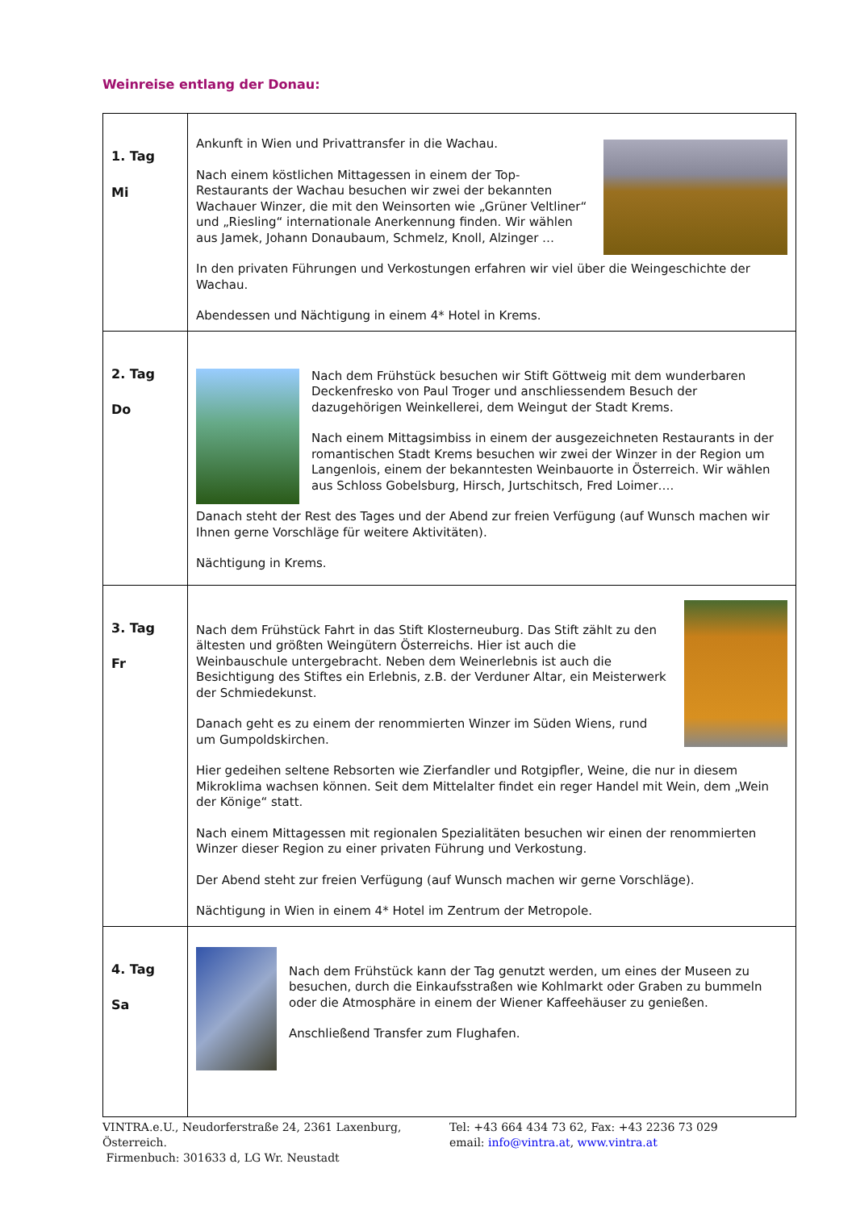Weinreise entlang der Donau:
| 1. Tag Mi | Ankunft in Wien und Privattransfer in die Wachau. Nach einem köstlichen Mittagessen in einem der Top-Restaurants der Wachau besuchen wir zwei der bekannten Wachauer Winzer, die mit den Weinsorten wie „Grüner Veltliner“ und „Riesling“ internationale Anerkennung finden. Wir wählen aus Jamek, Johann Donaubaum, Schmelz, Knoll, Alzinger … In den privaten Führungen und Verkostungen erfahren wir viel über die Weingeschichte der Wachau. Abendessen und Nächtigung in einem 4* Hotel in Krems. |
| 2. Tag Do | Nach dem Frühstück besuchen wir Stift Göttweig mit dem wunderbaren Deckenfresko von Paul Troger und anschliessendem Besuch der dazugehörigen Weinkellerei, dem Weingut der Stadt Krems. Nach einem Mittagsimbiss in einem der ausgezeichneten Restaurants in der romantischen Stadt Krems besuchen wir zwei der Winzer in der Region um Langenlois, einem der bekanntesten Weinbauorte in Österreich. Wir wählen aus Schloss Gobelsburg, Hirsch, Jurtschitsch, Fred Loimer…. Danach steht der Rest des Tages und der Abend zur freien Verfügung (auf Wunsch machen wir Ihnen gerne Vorschläge für weitere Aktivitäten). Nächtigung in Krems. |
| 3. Tag Fr | Nach dem Frühstück Fahrt in das Stift Klosterneuburg. Das Stift zählt zu den ältesten und größten Weingütern Österreichs. Hier ist auch die Weinbauschule untergebracht. Neben dem Weinerlebnis ist auch die Besichtigung des Stiftes ein Erlebnis, z.B. der Verduner Altar, ein Meisterwerk der Schmiedekunst. Danach geht es zu einem der renommierten Winzer im Süden Wiens, rund um Gumpoldskirchen. Hier gedeihen seltene Rebsorten wie Zierfandler und Rotgipfler, Weine, die nur in diesem Mikroklima wachsen können. Seit dem Mittelalter findet ein reger Handel mit Wein, dem „Wein der Könige“ statt. Nach einem Mittagessen mit regionalen Spezialitäten besuchen wir einen der renommierten Winzer dieser Region zu einer privaten Führung und Verkostung. Der Abend steht zur freien Verfügung (auf Wunsch machen wir gerne Vorschläge). Nächtigung in Wien in einem 4* Hotel im Zentrum der Metropole. |
| 4. Tag Sa | Nach dem Frühstück kann der Tag genutzt werden, um eines der Museen zu besuchen, durch die Einkaufsstraßen wie Kohlmarkt oder Graben zu bummeln oder die Atmosphäre in einem der Wiener Kaffeehäuser zu genießen. Anschließend Transfer zum Flughafen. |
VINTRA.e.U., Neudorferstraße 24, 2361 Laxenburg, Österreich.
Firmenbuch: 301633 d, LG Wr. Neustadt
Tel: +43 664 434 73 62, Fax: +43 2236 73 029
email: info@vintra.at, www.vintra.at